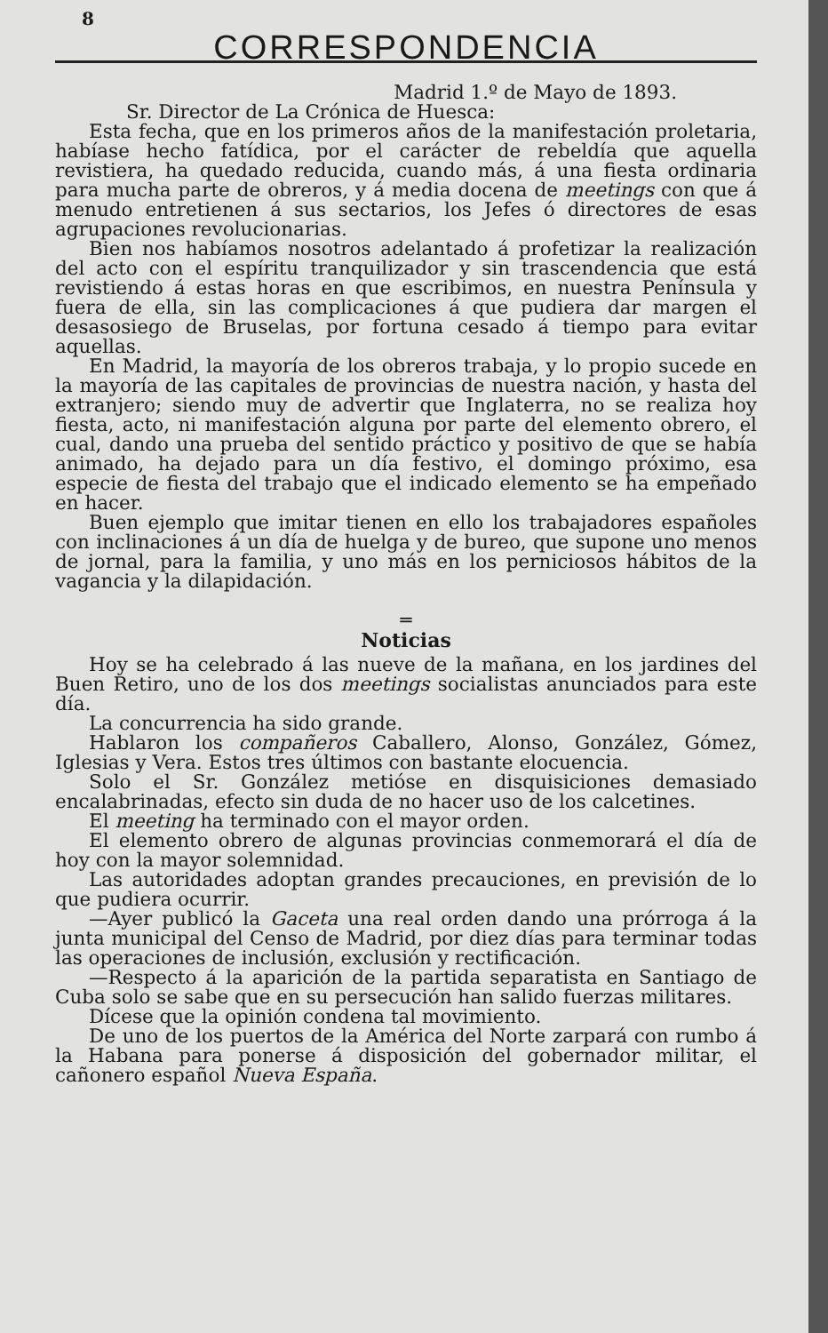8
CORRESPONDENCIA
Madrid 1.º de Mayo de 1893.
Sr. Director de La Crónica de Huesca:
Esta fecha, que en los primeros años de la manifestación proletaria, habíase hecho fatídica, por el carácter de rebeldía que aquella revistiera, ha quedado reducida, cuando más, á una fiesta ordinaria para mucha parte de obreros, y á media docena de meetings con que á menudo entretienen á sus sectarios, los Jefes ó directores de esas agrupaciones revolucionarias.
Bien nos habíamos nosotros adelantado á profetizar la realización del acto con el espíritu tranquilizador y sin trascendencia que está revistiendo á estas horas en que escribimos, en nuestra Península y fuera de ella, sin las complicaciones á que pudiera dar margen el desasosiego de Bruselas, por fortuna cesado á tiempo para evitar aquellas.
En Madrid, la mayoría de los obreros trabaja, y lo propio sucede en la mayoría de las capitales de provincias de nuestra nación, y hasta del extranjero; siendo muy de advertir que Inglaterra, no se realiza hoy fiesta, acto, ni manifestación alguna por parte del elemento obrero, el cual, dando una prueba del sentido práctico y positivo de que se había animado, ha dejado para un día festivo, el domingo próximo, esa especie de fiesta del trabajo que el indicado elemento se ha empeñado en hacer.
Buen ejemplo que imitar tienen en ello los trabajadores españoles con inclinaciones á un día de huelga y de bureo, que supone uno menos de jornal, para la familia, y uno más en los perniciosos hábitos de la vagancia y la dilapidación.
═
Noticias
Hoy se ha celebrado á las nueve de la mañana, en los jardines del Buen Retiro, uno de los dos meetings socialistas anunciados para este día.
La concurrencia ha sido grande.
Hablaron los compañeros Caballero, Alonso, González, Gómez, Iglesias y Vera. Estos tres últimos con bastante elocuencia.
Solo el Sr. González metióse en disquisiciones demasiado encalabrinadas, efecto sin duda de no hacer uso de los calcetines.
El meeting ha terminado con el mayor orden.
El elemento obrero de algunas provincias conmemorará el día de hoy con la mayor solemnidad.
Las autoridades adoptan grandes precauciones, en previsión de lo que pudiera ocurrir.
—Ayer publicó la Gaceta una real orden dando una prórroga á la junta municipal del Censo de Madrid, por diez días para terminar todas las operaciones de inclusión, exclusión y rectificación.
—Respecto á la aparición de la partida separatista en Santiago de Cuba solo se sabe que en su persecución han salido fuerzas militares.
Dícese que la opinión condena tal movimiento.
De uno de los puertos de la América del Norte zarpará con rumbo á la Habana para ponerse á disposición del gobernador militar, el cañonero español Nueva España.